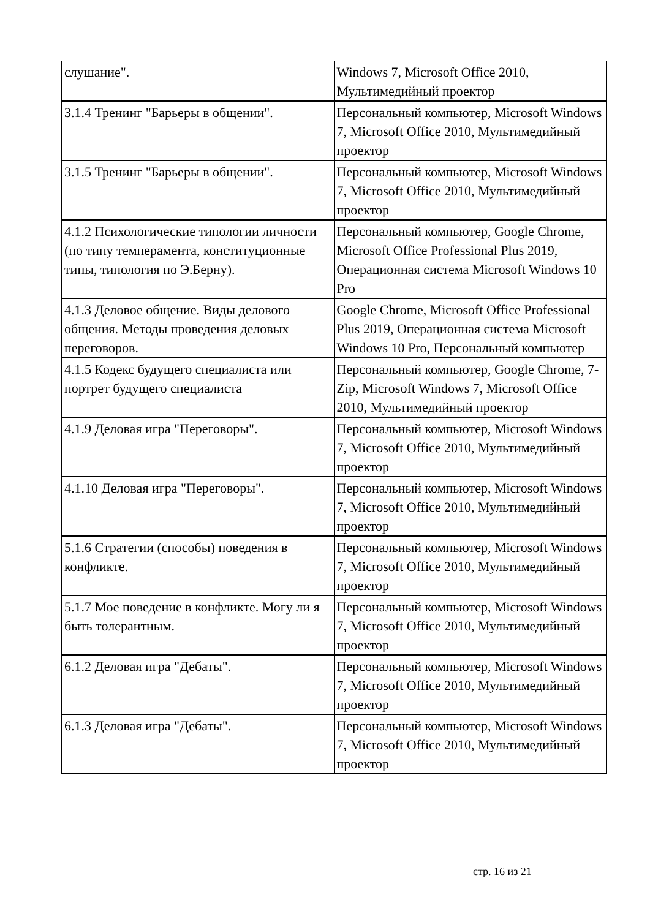| слушание". | Windows 7, Microsoft Office 2010, Мультимедийный проектор |
| 3.1.4 Тренинг "Барьеры в общении". | Персональный компьютер, Microsoft Windows 7, Microsoft Office 2010, Мультимедийный проектор |
| 3.1.5 Тренинг "Барьеры в общении". | Персональный компьютер, Microsoft Windows 7, Microsoft Office 2010, Мультимедийный проектор |
| 4.1.2 Психологические типологии личности (по типу темперамента, конституционные типы, типология по Э.Берну). | Персональный компьютер, Google Chrome, Microsoft Office Professional Plus 2019, Операционная система Microsoft Windows 10 Pro |
| 4.1.3 Деловое общение. Виды делового общения. Методы проведения деловых переговоров. | Google Chrome, Microsoft Office Professional Plus 2019, Операционная система Microsoft Windows 10 Pro, Персональный компьютер |
| 4.1.5 Кодекс будущего специалиста или портрет будущего специалиста | Персональный компьютер, Google Chrome, 7-Zip, Microsoft Windows 7, Microsoft Office 2010, Мультимедийный проектор |
| 4.1.9 Деловая игра "Переговоры". | Персональный компьютер, Microsoft Windows 7, Microsoft Office 2010, Мультимедийный проектор |
| 4.1.10 Деловая игра "Переговоры". | Персональный компьютер, Microsoft Windows 7, Microsoft Office 2010, Мультимедийный проектор |
| 5.1.6 Стратегии (способы) поведения в конфликте. | Персональный компьютер, Microsoft Windows 7, Microsoft Office 2010, Мультимедийный проектор |
| 5.1.7 Мое поведение в конфликте. Могу ли я быть толерантным. | Персональный компьютер, Microsoft Windows 7, Microsoft Office 2010, Мультимедийный проектор |
| 6.1.2 Деловая игра "Дебаты". | Персональный компьютер, Microsoft Windows 7, Microsoft Office 2010, Мультимедийный проектор |
| 6.1.3 Деловая игра "Дебаты". | Персональный компьютер, Microsoft Windows 7, Microsoft Office 2010, Мультимедийный проектор |
стр. 16 из 21